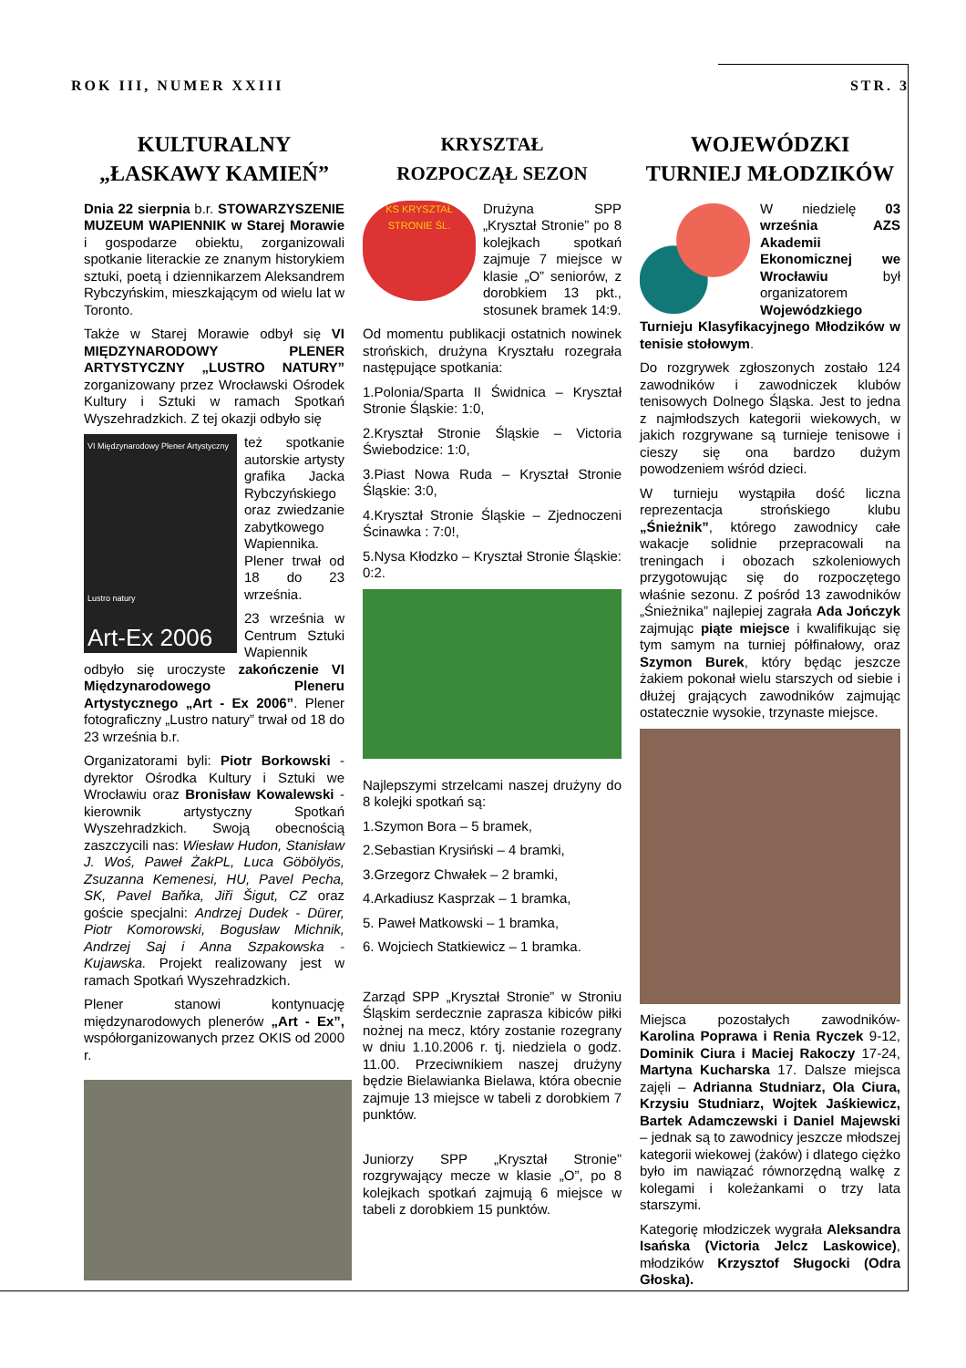ROK III, NUMER XXIII STR. 3
KULTURALNY
„ŁASKAWY KAMIEŃ”
Dnia 22 sierpnia b.r. STOWARZYSZENIE MUZEUM WAPIENNIK w Starej Morawie i gospodarze obiektu, zorganizowali spotkanie literackie ze znanym historykiem sztuki, poetą i dziennikarzem Aleksandrem Rybczyńskim, mieszkającym od wielu lat w Toronto.
Także w Starej Morawie odbył się VI MIĘDZYNARODOWY PLENER ARTYSTYCZNY „LUSTRO NATURY” zorganizowany przez Wrocławski Ośrodek Kultury i Sztuki w ramach Spotkań Wyszehradzkich. Z tej okazji odbyło się
VI Międzynarodowy Plener Artystyczny
Lustro natury
Art-Ex 2006
też spotkanie autorskie artysty grafika Jacka Rybczyńskiego oraz zwiedzanie zabytkowego Wapiennika. Plener trwał od 18 do 23 września.
23 września w Centrum Sztuki Wapiennik odbyło się uroczyste zakończenie VI Międzynarodowego Pleneru Artystycznego „Art - Ex 2006”. Plener fotograficzny „Lustro natury” trwał od 18 do 23 września b.r.
Organizatorami byli: Piotr Borkowski - dyrektor Ośrodka Kultury i Sztuki we Wrocławiu oraz Bronisław Kowalewski - kierownik artystyczny Spotkań Wyszehradzkich. Swoją obecnością zaszczycili nas: Wiesław Hudon, Stanisław J. Woś, Paweł ŻakPL, Luca Göbölyös, Zsuzanna Kemenesi, HU, Pavel Pecha, SK, Pavel Baňka, Jiři Šigut, CZ oraz goście specjalni: Andrzej Dudek - Dürer, Piotr Komorowski, Bogusław Michnik, Andrzej Saj i Anna Szpakowska - Kujawska. Projekt realizowany jest w ramach Spotkań Wyszehradzkich.
Plener stanowi kontynuację międzynarodowych plenerów „Art - Ex”, współorganizowanych przez OKIS od 2000 r.
KRYSZTAŁ
ROZPOCZĄŁ SEZON
KS KRYSZTAŁ STRONIE ŚL.
Drużyna SPP „Kryształ Stronie” po 8 kolejkach spotkań zajmuje 7 miejsce w klasie „O” seniorów, z dorobkiem 13 pkt., stosunek bramek 14:9.
Od momentu publikacji ostatnich nowinek strońskich, drużyna Kryształu rozegrała następujące spotkania:
1.Polonia/Sparta II Świdnica – Kryształ Stronie Śląskie: 1:0,
2.Kryształ Stronie Śląskie – Victoria Świebodzice: 1:0,
3.Piast Nowa Ruda – Kryształ Stronie Śląskie: 3:0,
4.Kryształ Stronie Śląskie – Zjednoczeni Ścinawka : 7:0!,
5.Nysa Kłodzko – Kryształ Stronie Śląskie: 0:2.
Najlepszymi strzelcami naszej drużyny do 8 kolejki spotkań są:
1.Szymon Bora – 5 bramek,
2.Sebastian Krysiński – 4 bramki,
3.Grzegorz Chwałek – 2 bramki,
4.Arkadiusz Kasprzak – 1 bramka,
5. Paweł Matkowski – 1 bramka,
6. Wojciech Statkiewicz – 1 bramka.
Zarząd SPP „Kryształ Stronie” w Stroniu Śląskim serdecznie zaprasza kibiców piłki nożnej na mecz, który zostanie rozegrany w dniu 1.10.2006 r. tj. niedziela o godz. 11.00. Przeciwnikiem naszej drużyny będzie Bielawianka Bielawa, która obecnie zajmuje 13 miejsce w tabeli z dorobkiem 7 punktów.
Juniorzy SPP „Kryształ Stronie” rozgrywający mecze w klasie „O”, po 8 kolejkach spotkań zajmują 6 miejsce w tabeli z dorobkiem 15 punktów.
WOJEWÓDZKI
TURNIEJ MŁODZIKÓW
W niedzielę 03 września AZS Akademii Ekonomicznej we Wrocławiu był organizatorem Wojewódzkiego Turnieju Klasyfikacyjnego Młodzików w tenisie stołowym.
Do rozgrywek zgłoszonych zostało 124 zawodników i zawodniczek klubów tenisowych Dolnego Śląska. Jest to jedna z najmłodszych kategorii wiekowych, w jakich rozgrywane są turnieje tenisowe i cieszy się ona bardzo dużym powodzeniem wśród dzieci.
W turnieju wystąpiła dość liczna reprezentacja strońskiego klubu „Śnieżnik”, którego zawodnicy całe wakacje solidnie przepracowali na treningach i obozach szkoleniowych przygotowując się do rozpoczętego właśnie sezonu. Z pośród 13 zawodników „Śnieżnika” najlepiej zagrała Ada Jończyk zajmując piąte miejsce i kwalifikując się tym samym na turniej półfinałowy, oraz Szymon Burek, który będąc jeszcze żakiem pokonał wielu starszych od siebie i dłużej grających zawodników zajmując ostatecznie wysokie, trzynaste miejsce.
Miejsca pozostałych zawodników- Karolina Poprawa i Renia Ryczek 9-12, Dominik Ciura i Maciej Rakoczy 17-24, Martyna Kucharska 17. Dalsze miejsca zajęli – Adrianna Studniarz, Ola Ciura, Krzysiu Studniarz, Wojtek Jaśkiewicz, Bartek Adamczewski i Daniel Majewski – jednak są to zawodnicy jeszcze młodszej kategorii wiekowej (żaków) i dlatego ciężko było im nawiązać równorzędną walkę z kolegami i koleżankami o trzy lata starszymi.
Kategorię młodziczek wygrała Aleksandra Isańska (Victoria Jelcz Laskowice), młodzików Krzysztof Sługocki (Odra Głoska).